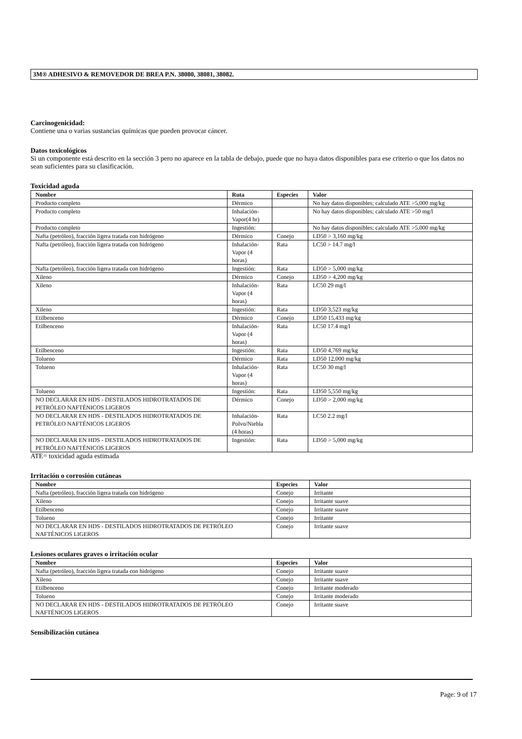3M® ADHESIVO & REMOVEDOR DE BREA P.N. 38080, 38081, 38082.
Carcinogenicidad:
Contiene una o varias sustancias químicas que pueden provocar cáncer.
Datos toxicológicos
Si un componente está descrito en la sección 3 pero no aparece en la tabla de debajo, puede que no haya datos disponibles para ese criterio o que los datos no sean suficientes para su clasificación.
Toxicidad aguda
| Nombre | Ruta | Especies | Valor |
| --- | --- | --- | --- |
| Producto completo | Dérmico | | No hay datos disponibles; calculado ATE >5,000 mg/kg |
| Producto completo | Inhalación-Vapor(4 hr) | | No hay datos disponibles; calculado ATE >50 mg/l |
| Producto completo | Ingestión: | | No hay datos disponibles; calculado ATE >5,000 mg/kg |
| Nafta (petróleo), fracción ligera tratada con hidrógeno | Dérmico | Conejo | LD50 > 3,160 mg/kg |
| Nafta (petróleo), fracción ligera tratada con hidrógeno | Inhalación-Vapor (4 horas) | Rata | LC50 > 14.7 mg/l |
| Nafta (petróleo), fracción ligera tratada con hidrógeno | Ingestión: | Rata | LD50 > 5,000 mg/kg |
| Xileno | Dérmico | Conejo | LD50 > 4,200 mg/kg |
| Xileno | Inhalación-Vapor (4 horas) | Rata | LC50 29 mg/l |
| Xileno | Ingestión: | Rata | LD50 3,523 mg/kg |
| Etilbenceno | Dérmico | Conejo | LD50 15,433 mg/kg |
| Etilbenceno | Inhalación-Vapor (4 horas) | Rata | LC50 17.4 mg/l |
| Etilbenceno | Ingestión: | Rata | LD50 4,769 mg/kg |
| Tolueno | Dérmico | Rata | LD50 12,000 mg/kg |
| Tolueno | Inhalación-Vapor (4 horas) | Rata | LC50 30 mg/l |
| Tolueno | Ingestión: | Rata | LD50 5,550 mg/kg |
| NO DECLARAR EN HDS - DESTILADOS HIDROTRATADOS DE PETRÓLEO NAFTÉNICOS LIGEROS | Dérmico | Conejo | LD50 > 2,000 mg/kg |
| NO DECLARAR EN HDS - DESTILADOS HIDROTRATADOS DE PETRÓLEO NAFTÉNICOS LIGEROS | Inhalación-Polvo/Niebla (4 horas) | Rata | LC50 2.2 mg/l |
| NO DECLARAR EN HDS - DESTILADOS HIDROTRATADOS DE PETRÓLEO NAFTÉNICOS LIGEROS | Ingestión: | Rata | LD50 > 5,000 mg/kg |
ATE= toxicidad aguda estimada
Irritación o corrosión cutáneas
| Nombre | Especies | Valor |
| --- | --- | --- |
| Nafta (petróleo), fracción ligera tratada con hidrógeno | Conejo | Irritante |
| Xileno | Conejo | Irritante suave |
| Etilbenceno | Conejo | Irritante suave |
| Tolueno | Conejo | Irritante |
| NO DECLARAR EN HDS - DESTILADOS HIDROTRATADOS DE PETRÓLEO NAFTÉNICOS LIGEROS | Conejo | Irritante suave |
Lesiones oculares graves o irritación ocular
| Nombre | Especies | Valor |
| --- | --- | --- |
| Nafta (petróleo), fracción ligera tratada con hidrógeno | Conejo | Irritante suave |
| Xileno | Conejo | Irritante suave |
| Etilbenceno | Conejo | Irritante moderado |
| Tolueno | Conejo | Irritante moderado |
| NO DECLARAR EN HDS - DESTILADOS HIDROTRATADOS DE PETRÓLEO NAFTÉNICOS LIGEROS | Conejo | Irritante suave |
Sensibilización cutánea
Page: 9 of 17